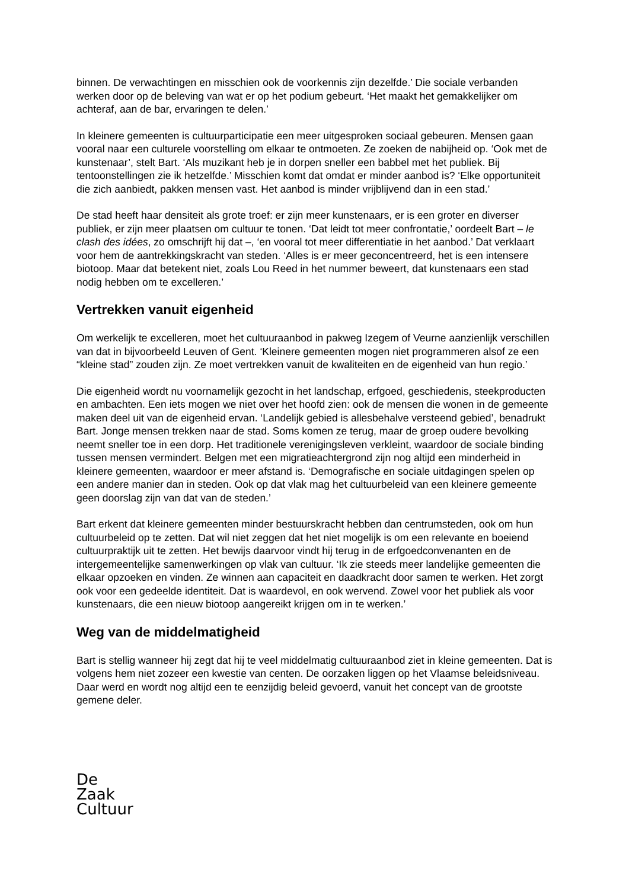binnen. De verwachtingen en misschien ook de voorkennis zijn dezelfde.’ Die sociale verbanden werken door op de beleving van wat er op het podium gebeurt. ‘Het maakt het gemakkelijker om achteraf, aan de bar, ervaringen te delen.’
In kleinere gemeenten is cultuurparticipatie een meer uitgesproken sociaal gebeuren. Mensen gaan vooral naar een culturele voorstelling om elkaar te ontmoeten. Ze zoeken de nabijheid op. ‘Ook met de kunstenaar’, stelt Bart. ‘Als muzikant heb je in dorpen sneller een babbel met het publiek. Bij tentoonstellingen zie ik hetzelfde.’ Misschien komt dat omdat er minder aanbod is? ‘Elke opportuniteit die zich aanbiedt, pakken mensen vast. Het aanbod is minder vrijblijvend dan in een stad.’
De stad heeft haar densiteit als grote troef: er zijn meer kunstenaars, er is een groter en diverser publiek, er zijn meer plaatsen om cultuur te tonen. ‘Dat leidt tot meer confrontatie,’ oordeelt Bart – le clash des idées, zo omschrijft hij dat –, ‘en vooral tot meer differentiatie in het aanbod.’ Dat verklaart voor hem de aantrekkingskracht van steden. ‘Alles is er meer geconcentreerd, het is een intensere biotoop. Maar dat betekent niet, zoals Lou Reed in het nummer beweert, dat kunstenaars een stad nodig hebben om te excelleren.’
Vertrekken vanuit eigenheid
Om werkelijk te excelleren, moet het cultuuraanbod in pakweg Izegem of Veurne aanzienlijk verschillen van dat in bijvoorbeeld Leuven of Gent. ‘Kleinere gemeenten mogen niet programmeren alsof ze een “kleine stad” zouden zijn. Ze moet vertrekken vanuit de kwaliteiten en de eigenheid van hun regio.’
Die eigenheid wordt nu voornamelijk gezocht in het landschap, erfgoed, geschiedenis, steekproducten en ambachten. Een iets mogen we niet over het hoofd zien: ook de mensen die wonen in de gemeente maken deel uit van de eigenheid ervan. ‘Landelijk gebied is allesbehalve versteend gebied’, benadrukt Bart. Jonge mensen trekken naar de stad. Soms komen ze terug, maar de groep oudere bevolking neemt sneller toe in een dorp. Het traditionele verenigingsleven verkleint, waardoor de sociale binding tussen mensen vermindert. Belgen met een migratieachtergrond zijn nog altijd een minderheid in kleinere gemeenten, waardoor er meer afstand is. ‘Demografische en sociale uitdagingen spelen op een andere manier dan in steden. Ook op dat vlak mag het cultuurbeleid van een kleinere gemeente geen doorslag zijn van dat van de steden.’
Bart erkent dat kleinere gemeenten minder bestuurskracht hebben dan centrumsteden, ook om hun cultuurbeleid op te zetten. Dat wil niet zeggen dat het niet mogelijk is om een relevante en boeiend cultuurpraktijk uit te zetten. Het bewijs daarvoor vindt hij terug in de erfgoedconvenanten en de intergemeentelijke samenwerkingen op vlak van cultuur. ‘Ik zie steeds meer landelijke gemeenten die elkaar opzoeken en vinden. Ze winnen aan capaciteit en daadkracht door samen te werken. Het zorgt ook voor een gedeelde identiteit. Dat is waardevol, en ook wervend. Zowel voor het publiek als voor kunstenaars, die een nieuw biotoop aangereikt krijgen om in te werken.’
Weg van de middelmatigheid
Bart is stellig wanneer hij zegt dat hij te veel middelmatig cultuuraanbod ziet in kleine gemeenten. Dat is volgens hem niet zozeer een kwestie van centen. De oorzaken liggen op het Vlaamse beleidsniveau. Daar werd en wordt nog altijd een te eenzijdig beleid gevoerd, vanuit het concept van de grootste gemene deler.
De
Zaak
Cultuur